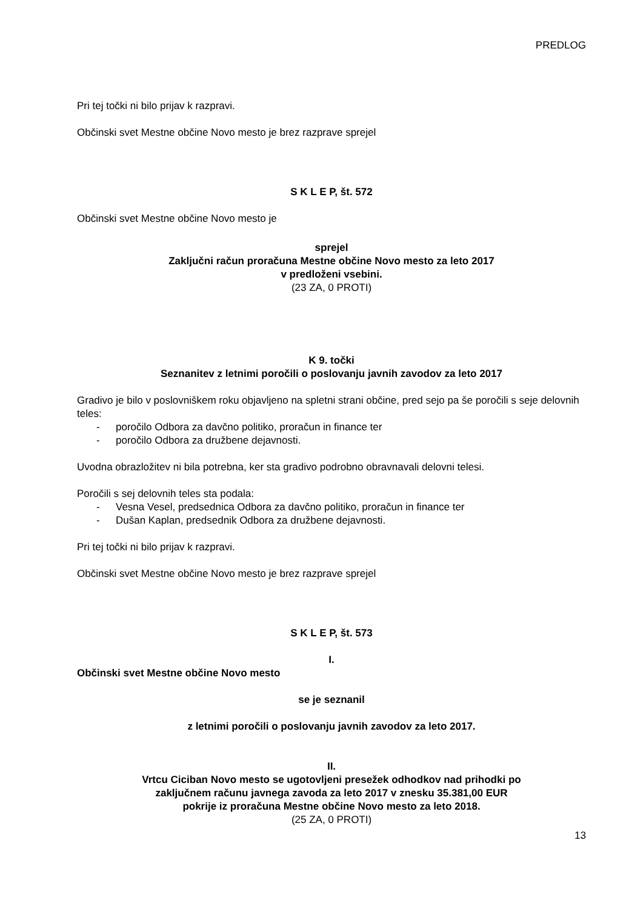PREDLOG
Pri tej točki ni bilo prijav k razpravi.
Občinski svet Mestne občine Novo mesto je brez razprave sprejel
S K L E P, št. 572
Občinski svet Mestne občine Novo mesto je
sprejel
Zaključni račun proračuna Mestne občine Novo mesto za leto 2017
v predloženi vsebini.
(23 ZA, 0 PROTI)
K 9. točki
Seznanitev z letnimi poročili o poslovanju javnih zavodov za leto 2017
Gradivo je bilo v poslovniškem roku objavljeno na spletni strani občine, pred sejo pa še poročili s seje delovnih teles:
- poročilo Odbora za davčno politiko, proračun in finance ter
- poročilo Odbora za družbene dejavnosti.
Uvodna obrazložitev ni bila potrebna, ker sta gradivo podrobno obravnavali delovni telesi.
Poročili s sej delovnih teles sta podala:
- Vesna Vesel, predsednica Odbora za davčno politiko, proračun in finance ter
- Dušan Kaplan, predsednik Odbora za družbene dejavnosti.
Pri tej točki ni bilo prijav k razpravi.
Občinski svet Mestne občine Novo mesto je brez razprave sprejel
S K L E P, št. 573
I.
Občinski svet Mestne občine Novo mesto
se je seznanil
z letnimi poročili o poslovanju javnih zavodov za leto 2017.
II.
Vrtcu Ciciban Novo mesto se ugotovljeni presežek odhodkov nad prihodki po
zaključnem računu javnega zavoda za leto 2017 v znesku 35.381,00 EUR
pokrije iz proračuna Mestne občine Novo mesto za leto 2018.
(25 ZA, 0 PROTI)
13